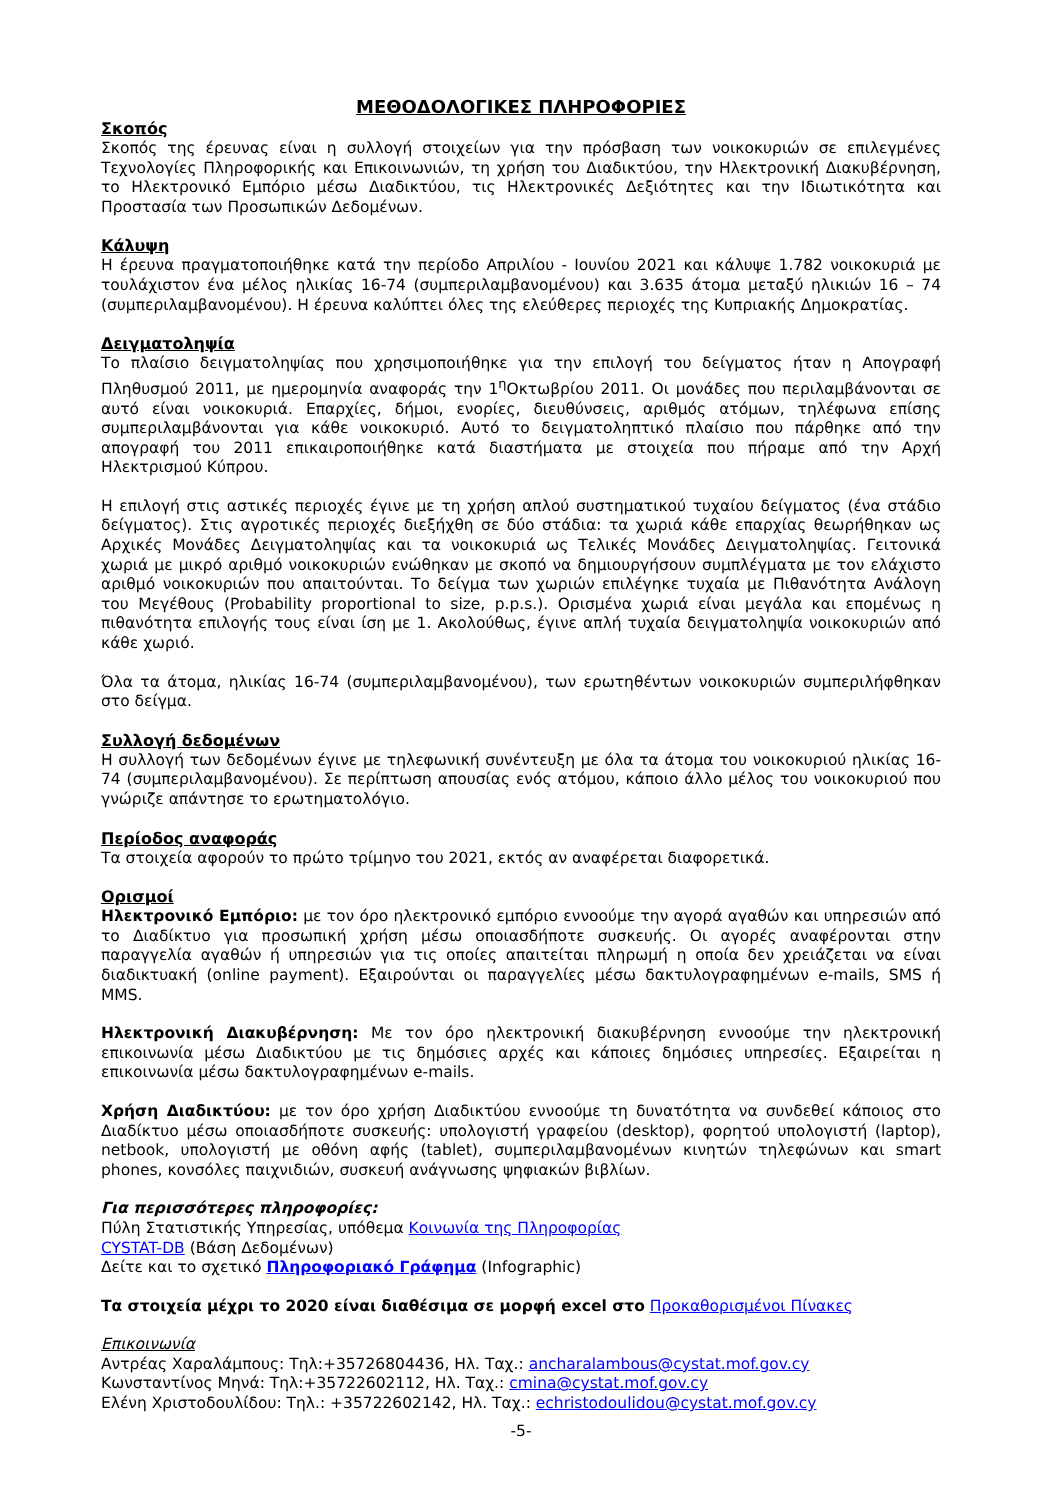ΜΕΘΟΔΟΛΟΓΙΚΕΣ ΠΛΗΡΟΦΟΡΙΕΣ
Σκοπός
Σκοπός της έρευνας είναι η συλλογή στοιχείων για την πρόσβαση των νοικοκυριών σε επιλεγμένες Τεχνολογίες Πληροφορικής και Επικοινωνιών, τη χρήση του Διαδικτύου, την Ηλεκτρονική Διακυβέρνηση, το Ηλεκτρονικό Εμπόριο μέσω Διαδικτύου, τις Ηλεκτρονικές Δεξιότητες και την Ιδιωτικότητα και Προστασία των Προσωπικών Δεδομένων.
Κάλυψη
Η έρευνα πραγματοποιήθηκε κατά την περίοδο Απριλίου - Ιουνίου 2021 και κάλυψε 1.782 νοικοκυριά με τουλάχιστον ένα μέλος ηλικίας 16-74 (συμπεριλαμβανομένου) και 3.635 άτομα μεταξύ ηλικιών 16 – 74 (συμπεριλαμβανομένου). Η έρευνα καλύπτει όλες της ελεύθερες περιοχές της Κυπριακής Δημοκρατίας.
Δειγματοληψία
Το πλαίσιο δειγματοληψίας που χρησιμοποιήθηκε για την επιλογή του δείγματος ήταν η Απογραφή Πληθυσμού 2011, με ημερομηνία αναφοράς την 1<sup>η</sup>Οκτωβρίου 2011. Οι μονάδες που περιλαμβάνονται σε αυτό είναι νοικοκυριά. Επαρχίες, δήμοι, ενορίες, διευθύνσεις, αριθμός ατόμων, τηλέφωνα επίσης συμπεριλαμβάνονται για κάθε νοικοκυριό. Αυτό το δειγματοληπτικό πλαίσιο που πάρθηκε από την απογραφή του 2011 επικαιροποιήθηκε κατά διαστήματα με στοιχεία που πήραμε από την Αρχή Ηλεκτρισμού Κύπρου.
Η επιλογή στις αστικές περιοχές έγινε με τη χρήση απλού συστηματικού τυχαίου δείγματος (ένα στάδιο δείγματος). Στις αγροτικές περιοχές διεξήχθη σε δύο στάδια: τα χωριά κάθε επαρχίας θεωρήθηκαν ως Αρχικές Μονάδες Δειγματοληψίας και τα νοικοκυριά ως Τελικές Μονάδες Δειγματοληψίας. Γειτονικά χωριά με μικρό αριθμό νοικοκυριών ενώθηκαν με σκοπό να δημιουργήσουν συμπλέγματα με τον ελάχιστο αριθμό νοικοκυριών που απαιτούνται. Το δείγμα των χωριών επιλέγηκε τυχαία με Πιθανότητα Ανάλογη του Μεγέθους (Probability proportional to size, p.p.s.). Ορισμένα χωριά είναι μεγάλα και επομένως η πιθανότητα επιλογής τους είναι ίση με 1. Ακολούθως, έγινε απλή τυχαία δειγματοληψία νοικοκυριών από κάθε χωριό.
Όλα τα άτομα, ηλικίας 16-74 (συμπεριλαμβανομένου), των ερωτηθέντων νοικοκυριών συμπεριλήφθηκαν στο δείγμα.
Συλλογή δεδομένων
Η συλλογή των δεδομένων έγινε με τηλεφωνική συνέντευξη με όλα τα άτομα του νοικοκυριού ηλικίας 16-74 (συμπεριλαμβανομένου). Σε περίπτωση απουσίας ενός ατόμου, κάποιο άλλο μέλος του νοικοκυριού που γνώριζε απάντησε το ερωτηματολόγιο.
Περίοδος αναφοράς
Τα στοιχεία αφορούν το πρώτο τρίμηνο του 2021, εκτός αν αναφέρεται διαφορετικά.
Ορισμοί
Ηλεκτρονικό Εμπόριο: με τον όρο ηλεκτρονικό εμπόριο εννοούμε την αγορά αγαθών και υπηρεσιών από το Διαδίκτυο για προσωπική χρήση μέσω οποιασδήποτε συσκευής. Οι αγορές αναφέρονται στην παραγγελία αγαθών ή υπηρεσιών για τις οποίες απαιτείται πληρωμή η οποία δεν χρειάζεται να είναι διαδικτυακή (online payment). Εξαιρούνται οι παραγγελίες μέσω δακτυλογραφημένων e-mails, SMS ή MMS.
Ηλεκτρονική Διακυβέρνηση: Με τον όρο ηλεκτρονική διακυβέρνηση εννοούμε την ηλεκτρονική επικοινωνία μέσω Διαδικτύου με τις δημόσιες αρχές και κάποιες δημόσιες υπηρεσίες. Εξαιρείται η επικοινωνία μέσω δακτυλογραφημένων e-mails.
Χρήση Διαδικτύου: με τον όρο χρήση Διαδικτύου εννοούμε τη δυνατότητα να συνδεθεί κάποιος στο Διαδίκτυο μέσω οποιασδήποτε συσκευής: υπολογιστή γραφείου (desktop), φορητού υπολογιστή (laptop), netbook, υπολογιστή με οθόνη αφής (tablet), συμπεριλαμβανομένων κινητών τηλεφώνων και smart phones, κονσόλες παιχνιδιών, συσκευή ανάγνωσης ψηφιακών βιβλίων.
Για περισσότερες πληροφορίες:
Πύλη Στατιστικής Υπηρεσίας, υπόθεμα Κοινωνία της Πληροφορίας
CYSTAT-DB (Βάση Δεδομένων)
Δείτε και το σχετικό Πληροφοριακό Γράφημα (Infographic)
Τα στοιχεία μέχρι το 2020 είναι διαθέσιμα σε μορφή excel στο Προκαθορισμένοι Πίνακες
Επικοινωνία
Αντρέας Χαραλάμπους: Τηλ:+35726804436, Ηλ. Ταχ.: ancharalambous@cystat.mof.gov.cy
Κωνσταντίνος Μηνά: Τηλ:+35722602112, Ηλ. Ταχ.: cmina@cystat.mof.gov.cy
Ελένη Χριστοδουλίδου: Τηλ.: +35722602142, Ηλ. Ταχ.: echristodoulidou@cystat.mof.gov.cy
-5-